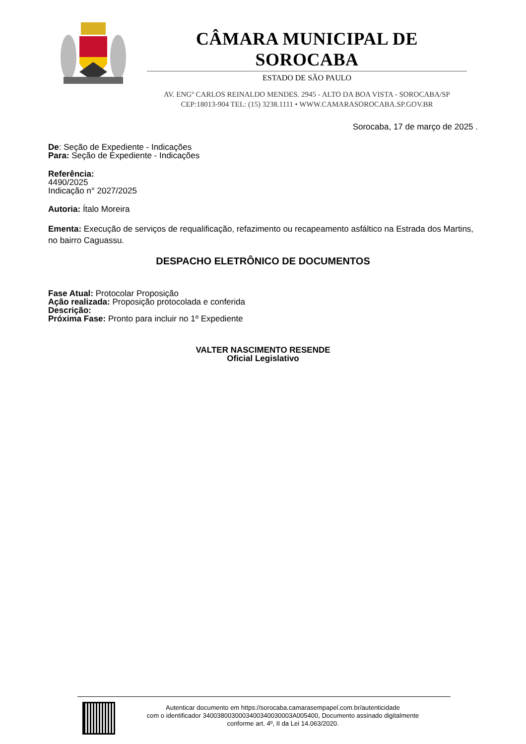CÂMARA MUNICIPAL DE SOROCABA
ESTADO DE SÃO PAULO
AV. ENGº CARLOS REINALDO MENDES. 2945 - ALTO DA BOA VISTA - SOROCABA/SP
CEP:18013-904 TEL: (15) 3238.1111 • WWW.CAMARASOROCABA.SP.GOV.BR
Sorocaba, 17 de março de 2025 .
De: Seção de Expediente - Indicações
Para: Seção de Expediente - Indicações
Referência:
4490/2025
Indicação n° 2027/2025
Autoria: Ítalo Moreira
Ementa: Execução de serviços de requalificação, refazimento ou recapeamento asfáltico na Estrada dos Martins, no bairro Caguassu.
DESPACHO ELETRÔNICO DE DOCUMENTOS
Fase Atual: Protocolar Proposição
Ação realizada: Proposição protocolada e conferida
Descrição:
Próxima Fase: Pronto para incluir no 1º Expediente
VALTER NASCIMENTO RESENDE
Oficial Legislativo
Autenticar documento em https://sorocaba.camarasempapel.com.br/autenticidade
com o identificador 3400380030003400340030003A005400, Documento assinado digitalmente
conforme art. 4º, II da Lei 14.063/2020.